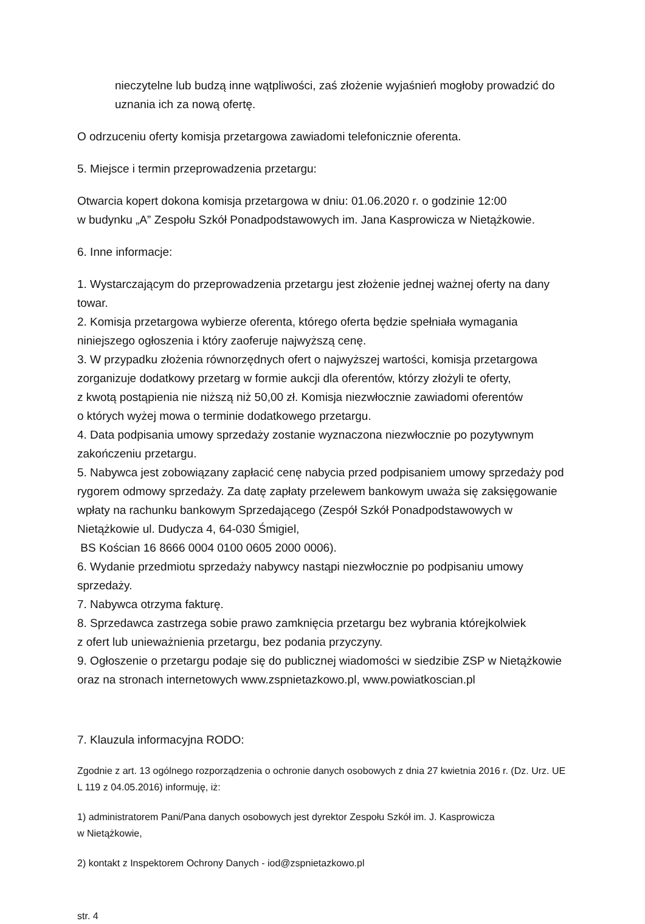nieczytelne lub budzą inne wątpliwości, zaś złożenie wyjaśnień mogłoby prowadzić do uznania ich za nową ofertę.
O odrzuceniu oferty komisja przetargowa zawiadomi telefonicznie oferenta.
5. Miejsce i termin przeprowadzenia przetargu:
Otwarcia kopert dokona komisja przetargowa w dniu: 01.06.2020 r. o godzinie 12:00
w budynku „A” Zespołu Szkół Ponadpodstawowych im. Jana Kasprowicza w Nietążkowie.
6. Inne informacje:
1. Wystarczającym do przeprowadzenia przetargu jest złożenie jednej ważnej oferty na dany towar.
2. Komisja przetargowa wybierze oferenta, którego oferta będzie spełniała wymagania niniejszego ogłoszenia i który zaoferuje najwyższą cenę.
3. W przypadku złożenia równorzędnych ofert o najwyższej wartości, komisja przetargowa zorganizuje dodatkowy przetarg w formie aukcji dla oferentów, którzy złożyli te oferty,
z kwotą postąpienia nie niższą niż 50,00 zł. Komisja niezwłocznie zawiadomi oferentów
o których wyżej mowa o terminie dodatkowego przetargu.
4. Data podpisania umowy sprzedaży zostanie wyznaczona niezwłocznie po pozytywnym zakończeniu przetargu.
5. Nabywca jest zobowiązany zapłacić cenę nabycia przed podpisaniem umowy sprzedaży pod rygorem odmowy sprzedaży. Za datę zapłaty przelewem bankowym uważa się zaksięgowanie wpłaty na rachunku bankowym Sprzedającego (Zespół Szkół Ponadpodstawowych w Nietążkowie ul. Dudycza 4, 64-030 Śmigiel,
BS Kościan 16 8666 0004 0100 0605 2000 0006).
6. Wydanie przedmiotu sprzedaży nabywcy nastąpi niezwłocznie po podpisaniu umowy sprzedaży.
7. Nabywca otrzyma fakturę.
8. Sprzedawca zastrzega sobie prawo zamknięcia przetargu bez wybrania którejkolwiek
z ofert lub unieważnienia przetargu, bez podania przyczyny.
9. Ogłoszenie o przetargu podaje się do publicznej wiadomości w siedzibie ZSP w Nietążkowie oraz na stronach internetowych www.zspnietazkowo.pl, www.powiatkoscian.pl
7. Klauzula informacyjna RODO:
Zgodnie z art. 13 ogólnego rozporządzenia o ochronie danych osobowych z dnia 27 kwietnia 2016 r. (Dz. Urz. UE L 119 z 04.05.2016) informuję, iż:
1) administratorem Pani/Pana danych osobowych jest dyrektor Zespołu Szkół im. J. Kasprowicza
w Nietążkowie,
2) kontakt z Inspektorem Ochrony Danych - iod@zspnietazkowo.pl
str. 4